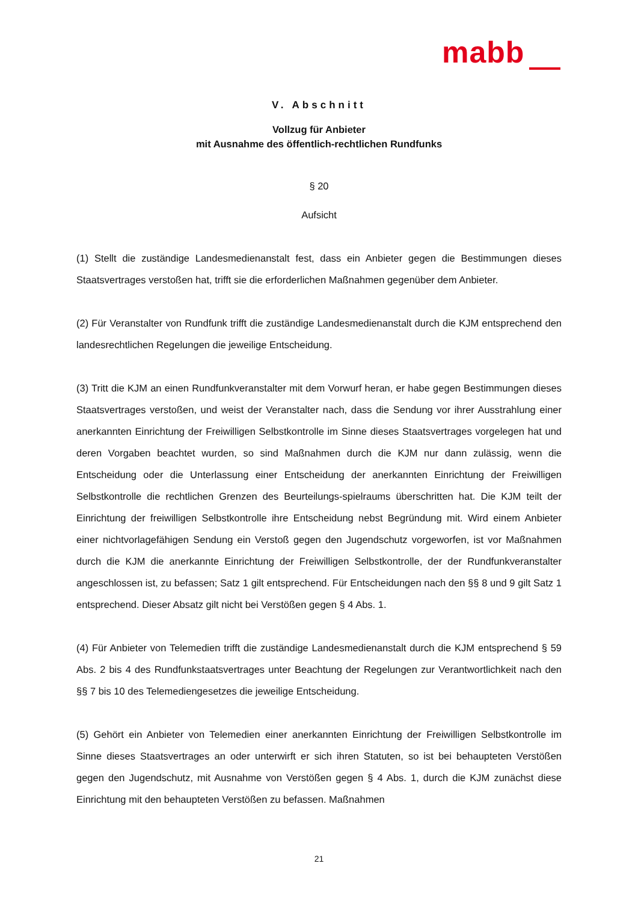mabb
V. Abschnitt
Vollzug für Anbieter
mit Ausnahme des öffentlich-rechtlichen Rundfunks
§ 20
Aufsicht
(1) Stellt die zuständige Landesmedienanstalt fest, dass ein Anbieter gegen die Bestimmungen dieses Staatsvertrages verstoßen hat, trifft sie die erforderlichen Maßnahmen gegenüber dem Anbieter.
(2) Für Veranstalter von Rundfunk trifft die zuständige Landesmedienanstalt durch die KJM entsprechend den landesrechtlichen Regelungen die jeweilige Entscheidung.
(3) Tritt die KJM an einen Rundfunkveranstalter mit dem Vorwurf heran, er habe gegen Bestimmungen dieses Staatsvertrages verstoßen, und weist der Veranstalter nach, dass die Sendung vor ihrer Ausstrahlung einer anerkannten Einrichtung der Freiwilligen Selbstkontrolle im Sinne dieses Staatsvertrages vorgelegen hat und deren Vorgaben beachtet wurden, so sind Maßnahmen durch die KJM nur dann zulässig, wenn die Entscheidung oder die Unterlassung einer Entscheidung der anerkannten Einrichtung der Freiwilligen Selbstkontrolle die rechtlichen Grenzen des Beurteilungs-spielraums überschritten hat. Die KJM teilt der Einrichtung der freiwilligen Selbstkontrolle ihre Entscheidung nebst Begründung mit. Wird einem Anbieter einer nichtvorlagefähigen Sendung ein Verstoß gegen den Jugendschutz vorgeworfen, ist vor Maßnahmen durch die KJM die anerkannte Einrichtung der Freiwilligen Selbstkontrolle, der der Rundfunkveranstalter angeschlossen ist, zu befassen; Satz 1 gilt entsprechend. Für Entscheidungen nach den §§ 8 und 9 gilt Satz 1 entsprechend. Dieser Absatz gilt nicht bei Verstößen gegen § 4 Abs. 1.
(4) Für Anbieter von Telemedien trifft die zuständige Landesmedienanstalt durch die KJM entsprechend § 59 Abs. 2 bis 4 des Rundfunkstaatsvertrages unter Beachtung der Regelungen zur Verantwortlichkeit nach den §§ 7 bis 10 des Telemediengesetzes die jeweilige Entscheidung.
(5) Gehört ein Anbieter von Telemedien einer anerkannten Einrichtung der Freiwilligen Selbstkontrolle im Sinne dieses Staatsvertrages an oder unterwirft er sich ihren Statuten, so ist bei behaupteten Verstößen gegen den Jugendschutz, mit Ausnahme von Verstößen gegen § 4 Abs. 1, durch die KJM zunächst diese Einrichtung mit den behaupteten Verstößen zu befassen. Maßnahmen
21